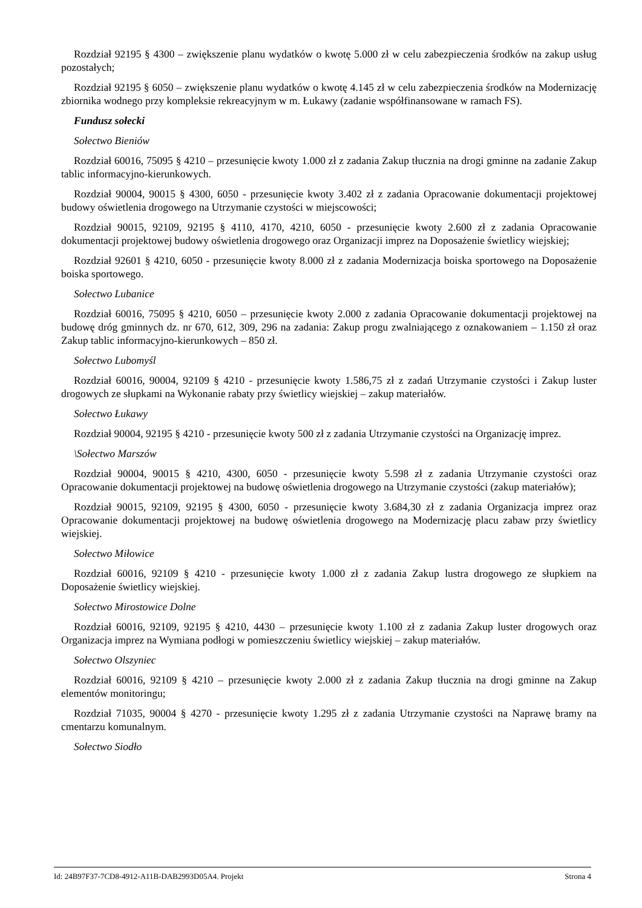Rozdział 92195 § 4300 – zwiększenie planu wydatków o kwotę 5.000 zł w celu zabezpieczenia środków na zakup usług pozostałych;
Rozdział 92195 § 6050 – zwiększenie planu wydatków o kwotę 4.145 zł w celu zabezpieczenia środków na Modernizację zbiornika wodnego przy kompleksie rekreacyjnym w m. Łukawy (zadanie współfinansowane w ramach FS).
Fundusz sołecki
Sołectwo Bieniów
Rozdział 60016, 75095 § 4210 – przesunięcie kwoty 1.000 zł z zadania Zakup tłucznia na drogi gminne na zadanie Zakup tablic informacyjno-kierunkowych.
Rozdział 90004, 90015 § 4300, 6050 - przesunięcie kwoty 3.402 zł z zadania Opracowanie dokumentacji projektowej budowy oświetlenia drogowego na Utrzymanie czystości w miejscowości;
Rozdział 90015, 92109, 92195 § 4110, 4170, 4210, 6050 - przesunięcie kwoty 2.600 zł z zadania Opracowanie dokumentacji projektowej budowy oświetlenia drogowego oraz Organizacji imprez na Doposażenie świetlicy wiejskiej;
Rozdział 92601 § 4210, 6050 - przesunięcie kwoty 8.000 zł z zadania Modernizacja boiska sportowego na Doposażenie boiska sportowego.
Sołectwo Lubanice
Rozdział 60016, 75095 § 4210, 6050 – przesunięcie kwoty 2.000 z zadania Opracowanie dokumentacji projektowej na budowę dróg gminnych dz. nr 670, 612, 309, 296 na zadania: Zakup progu zwalniającego z oznakowaniem – 1.150 zł oraz Zakup tablic informacyjno-kierunkowych – 850 zł.
Sołectwo Lubomyśl
Rozdział 60016, 90004, 92109 § 4210 - przesunięcie kwoty 1.586,75 zł z zadań Utrzymanie czystości i Zakup luster drogowych ze słupkami na Wykonanie rabaty przy świetlicy wiejskiej – zakup materiałów.
Sołectwo Łukawy
Rozdział 90004, 92195 § 4210 - przesunięcie kwoty 500 zł z zadania Utrzymanie czystości na Organizację imprez.
\Sołectwo Marszów
Rozdział 90004, 90015 § 4210, 4300, 6050 - przesunięcie kwoty 5.598 zł z zadania Utrzymanie czystości oraz Opracowanie dokumentacji projektowej na budowę oświetlenia drogowego na Utrzymanie czystości (zakup materiałów);
Rozdział 90015, 92109, 92195 § 4300, 6050 - przesunięcie kwoty 3.684,30 zł z zadania Organizacja imprez oraz Opracowanie dokumentacji projektowej na budowę oświetlenia drogowego na Modernizację placu zabaw przy świetlicy wiejskiej.
Sołectwo Miłowice
Rozdział 60016, 92109 § 4210 - przesunięcie kwoty 1.000 zł z zadania Zakup lustra drogowego ze słupkiem na Doposażenie świetlicy wiejskiej.
Sołectwo Mirostowice Dolne
Rozdział 60016, 92109, 92195 § 4210, 4430 – przesunięcie kwoty 1.100 zł z zadania Zakup luster drogowych oraz Organizacja imprez na Wymiana podłogi w pomieszczeniu świetlicy wiejskiej – zakup materiałów.
Sołectwo Olszyniec
Rozdział 60016, 92109 § 4210 – przesunięcie kwoty 2.000 zł z zadania Zakup tłucznia na drogi gminne na Zakup elementów monitoringu;
Rozdział 71035, 90004 § 4270 - przesunięcie kwoty 1.295 zł z zadania Utrzymanie czystości na Naprawę bramy na cmentarzu komunalnym.
Sołectwo Siodło
Id: 24B97F37-7CD8-4912-A11B-DAB2993D05A4. Projekt Strona 4